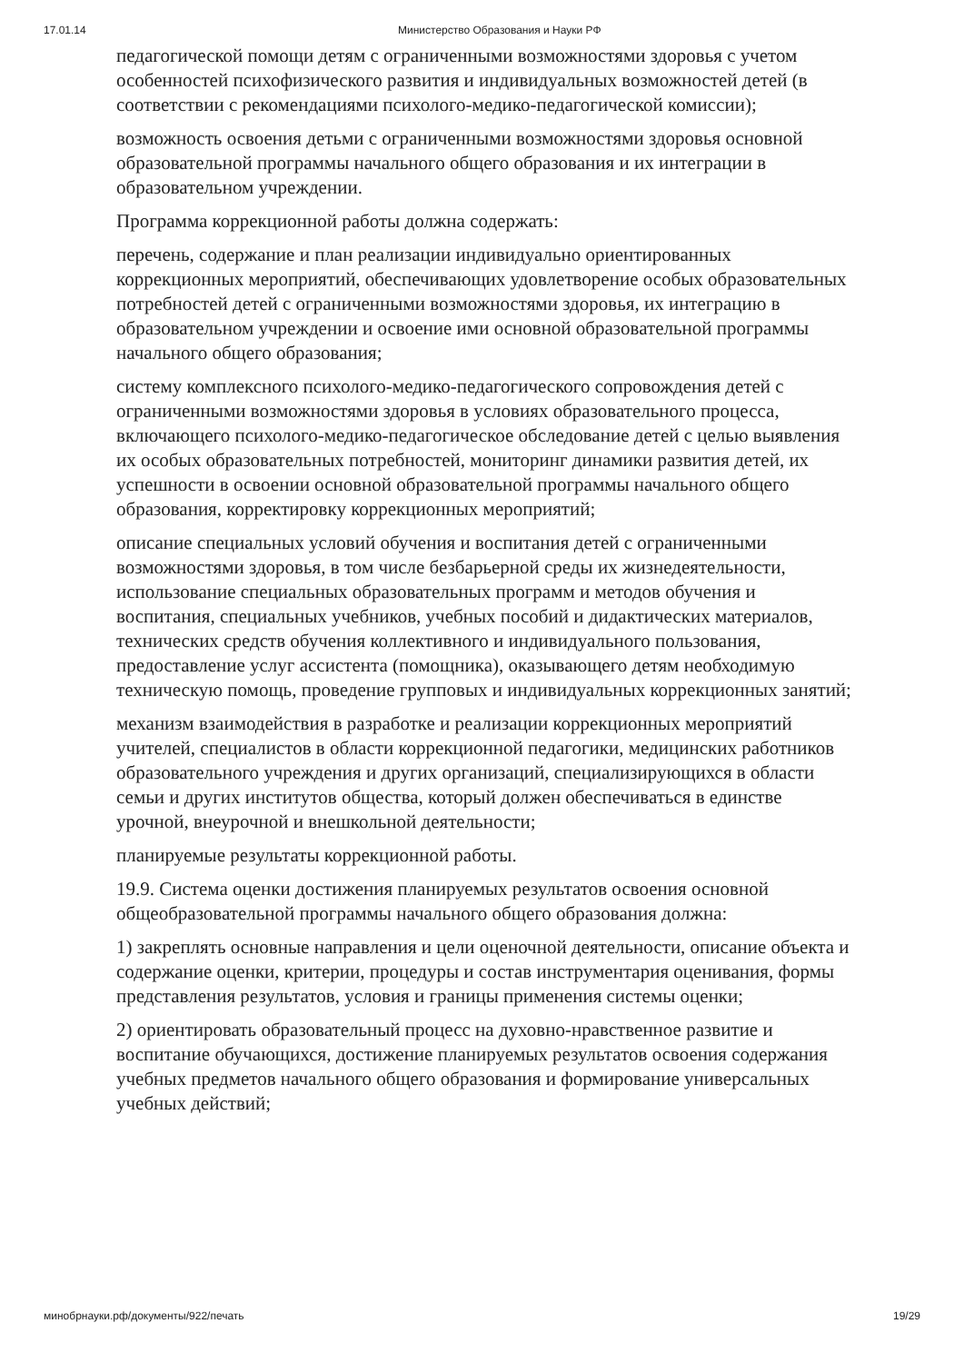17.01.14 Министерство Образования и Науки РФ
педагогической помощи детям с ограниченными возможностями здоровья с учетом особенностей психофизического развития и индивидуальных возможностей детей (в соответствии с рекомендациями психолого-медико-педагогической комиссии);
возможность освоения детьми с ограниченными возможностями здоровья основной образовательной программы начального общего образования и их интеграции в образовательном учреждении.
Программа коррекционной работы должна содержать:
перечень, содержание и план реализации индивидуально ориентированных коррекционных мероприятий, обеспечивающих удовлетворение особых образовательных потребностей детей с ограниченными возможностями здоровья, их интеграцию в образовательном учреждении и освоение ими основной образовательной программы начального общего образования;
систему комплексного психолого-медико-педагогического сопровождения детей с ограниченными возможностями здоровья в условиях образовательного процесса, включающего психолого-медико-педагогическое обследование детей с целью выявления их особых образовательных потребностей, мониторинг динамики развития детей, их успешности в освоении основной образовательной программы начального общего образования, корректировку коррекционных мероприятий;
описание специальных условий обучения и воспитания детей с ограниченными возможностями здоровья, в том числе безбарьерной среды их жизнедеятельности, использование специальных образовательных программ и методов обучения и воспитания, специальных учебников, учебных пособий и дидактических материалов, технических средств обучения коллективного и индивидуального пользования, предоставление услуг ассистента (помощника), оказывающего детям необходимую техническую помощь, проведение групповых и индивидуальных коррекционных занятий;
механизм взаимодействия в разработке и реализации коррекционных мероприятий учителей, специалистов в области коррекционной педагогики, медицинских работников образовательного учреждения и других организаций, специализирующихся в области семьи и других институтов общества, который должен обеспечиваться в единстве урочной, внеурочной и внешкольной деятельности;
планируемые результаты коррекционной работы.
19.9. Система оценки достижения планируемых результатов освоения основной общеобразовательной программы начального общего образования должна:
1) закреплять основные направления и цели оценочной деятельности, описание объекта и содержание оценки, критерии, процедуры и состав инструментария оценивания, формы представления результатов, условия и границы применения системы оценки;
2) ориентировать образовательный процесс на духовно-нравственное развитие и воспитание обучающихся, достижение планируемых результатов освоения содержания учебных предметов начального общего образования и формирование универсальных учебных действий;
минобрнауки.рф/документы/922/печать 19/29